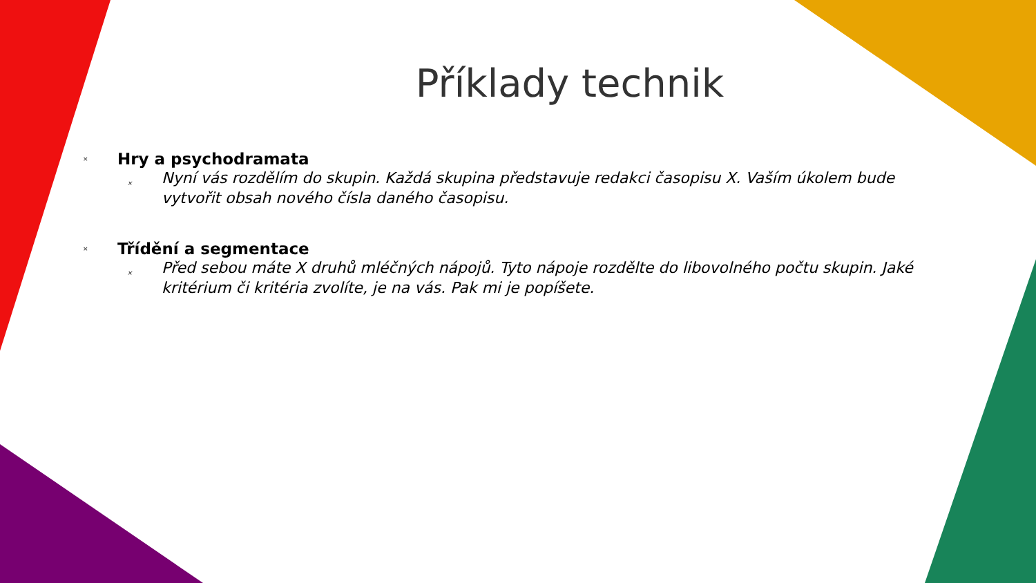Příklady technik
× Hry a psychodramata
× Nyní vás rozdělím do skupin. Každá skupina představuje redakci časopisu X. Vaším úkolem bude vytvořit obsah nového čísla daného časopisu.
× Třídění a segmentace
× Před sebou máte X druhů mléčných nápojů. Tyto nápoje rozdělte do libovolného počtu skupin. Jaké kritérium či kritéria zvolíte, je na vás. Pak mi je popíšete.